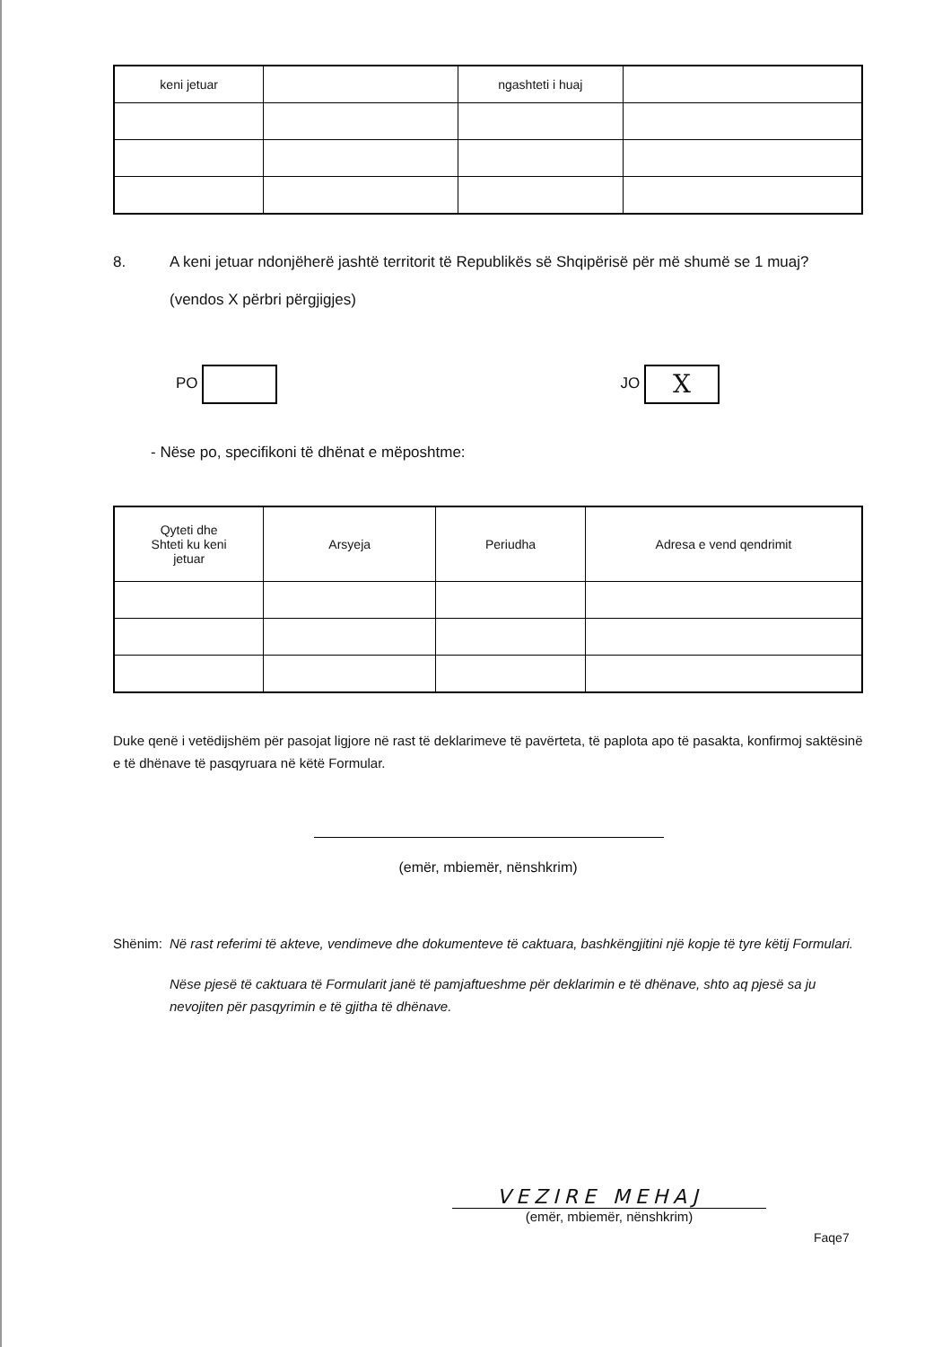| keni jetuar | | ngashteti i huaj | |
8. A keni jetuar ndonjëherë jashtë territorit të Republikës së Shqipërisë për më shumë se 1 muaj?
(vendos X përbri përgjigjes)
PO JO X
- Nëse po, specifikoni të dhënat e mëposhtme:
| Qyteti dhe Shteti ku keni jetuar | Arsyeja | Periudha | Adresa e vend qendrimit |
| --- | --- | --- | --- |
Duke qenë i vetëdijshëm për pasojat ligjore në rast të deklarimeve të pavërteta, të paplota apo të pasakta, konfirmoj saktësinë e të dhënave të pasqyruara në këtë Formular.
(emër, mbiemër, nënshkrim)
Shënim: Në rast referimi të akteve, vendimeve dhe dokumenteve të caktuara, bashkëngjitini një kopje të tyre këtij Formulari.
Nëse pjesë të caktuara të Formularit janë të pamjaftueshme për deklarimin e të dhënave, shto aq pjesë sa ju nevojiten për pasqyrimin e të gjitha të dhënave.
VEZIRE MEHAJ
(emër, mbiemër, nënshkrim)
Faqe7